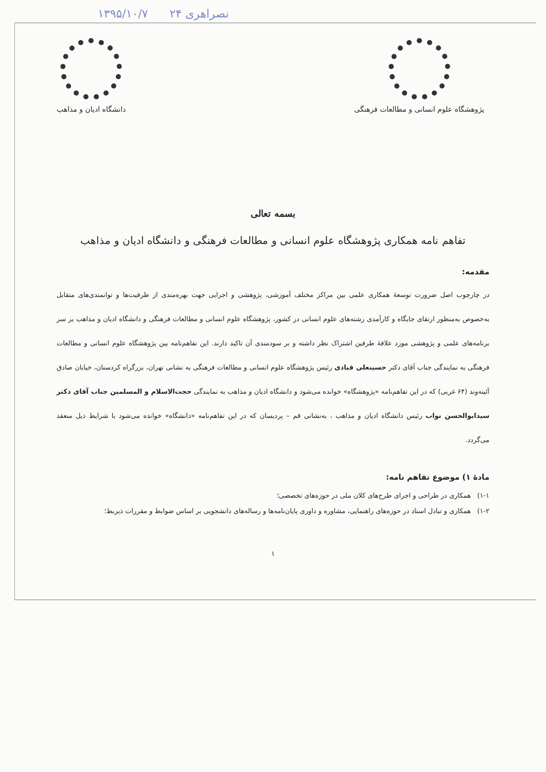۱۳۹۵/۱۰/۷ ۲۴ نصراهری
دانشگاه ادیان و مذاهب پژوهشگاه علوم انسانی و مطالعات فرهنگی
بسمه تعالی
تفاهم نامه همکاری پژوهشگاه علوم انسانی و مطالعات فرهنگی و دانشگاه ادیان و مذاهب
مقدمه:
در چارچوب اصل ضرورت توسعهٔ همکاری علمی بین مراکز مختلف آموزشی، پژوهشی و اجرایی جهت بهره‌مندی از ظرفیت‌ها و توانمندی‌های متقابل به‌خصوص به‌منظور ارتقای جایگاه و کارآمدی رشته‌های علوم انسانی در کشور، پژوهشگاه علوم انسانی و مطالعات فرهنگی و دانشگاه ادیان و مذاهب بر سر برنامه‌های علمی و پژوهشی مورد علاقهٔ طرفین اشتراک نظر داشته و بر سودمندی آن تاکید دارند. این تفاهم‌نامه بین پژوهشگاه علوم انسانی و مطالعات فرهنگی به نمایندگی جناب آقای دکتر حسینعلی قبادی رئیس پژوهشگاه علوم انسانی و مطالعات فرهنگی به نشانی تهران، بزرگراه کردستان، خیابان صادق آئینه‌وند (۶۴ غربی) که در این تفاهم‌نامه «پژوهشگاه» خوانده می‌شود و دانشگاه ادیان و مذاهب به نمایندگی حجت‌الاسلام و المسلمین جناب آقای دکتر سیدابوالحسن نواب رئیس دانشگاه ادیان و مذاهب ، به‌نشانی قم – پردیسان که در این تفاهم‌نامه «دانشگاه» خوانده می‌شود با شرایط ذیل منعقد می‌گردد.
مادهٔ ۱) موضوع تفاهم نامه:
۱-۱) همکاری در طراحی و اجرای طرح‌های کلان ملی در حوزه‌های تخصصی؛
۱-۲) همکاری و تبادل استاد در حوزه‌های راهنمایی، مشاوره و داوری پایان‌نامه‌ها و رساله‌های دانشجویی بر اساس ضوابط و مقررات ذیربط؛
۱